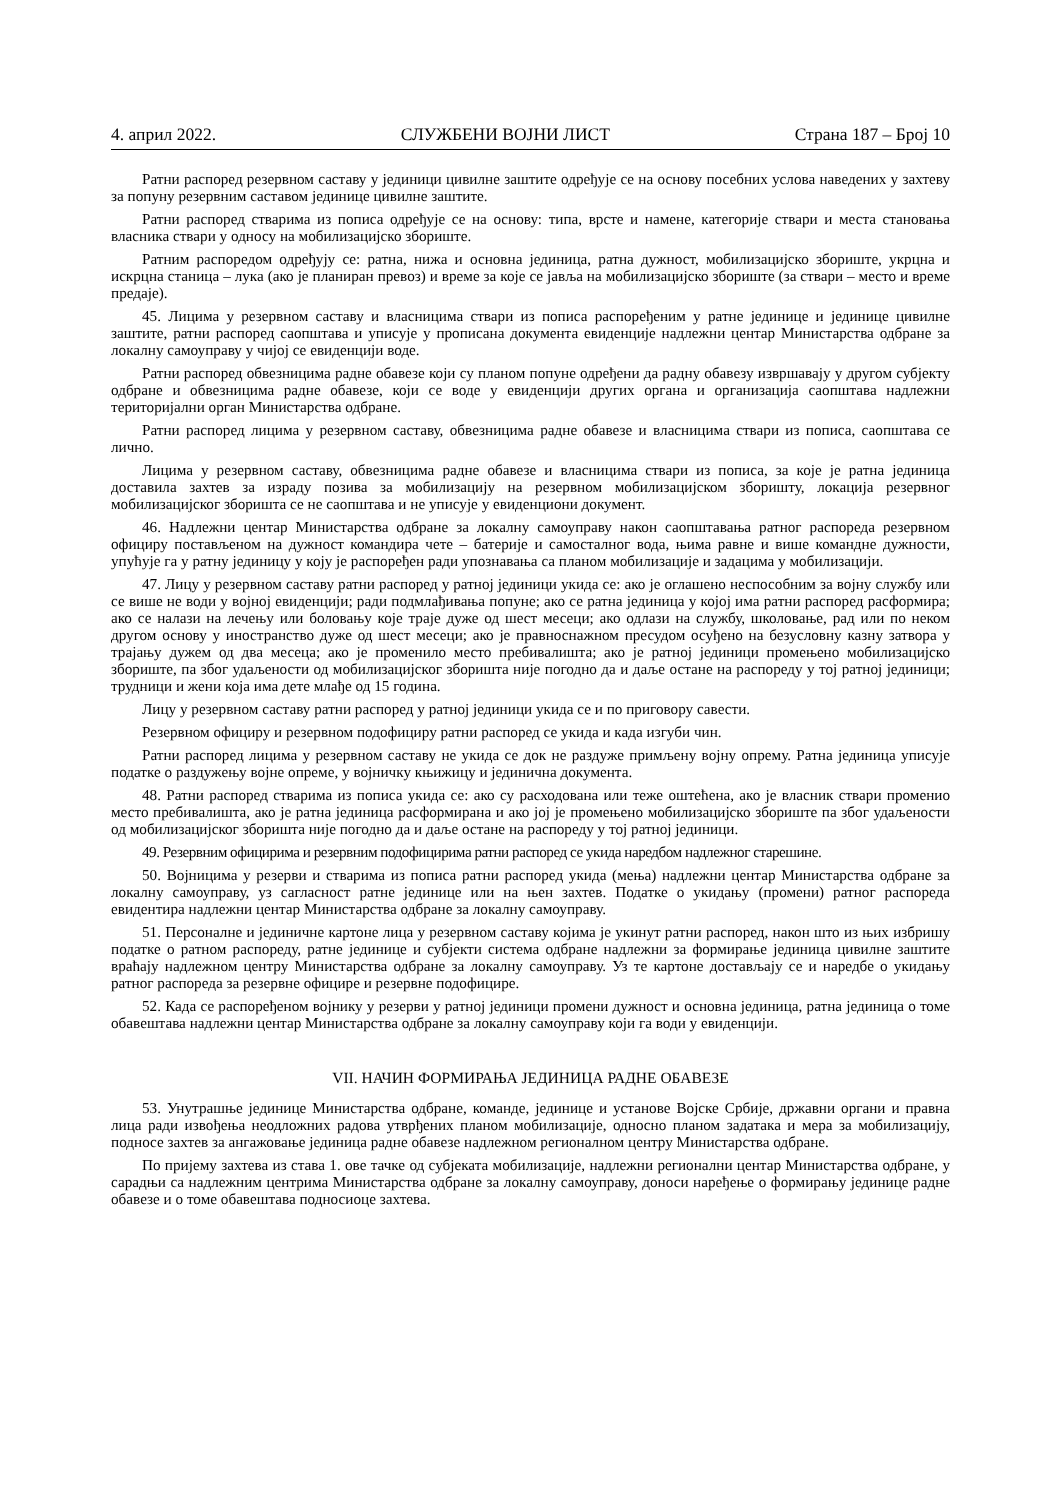4. април 2022. СЛУЖБЕНИ ВОЈНИ ЛИСТ Страна 187 – Број 10
Ратни распоред резервном саставу у јединици цивилне заштите одређује се на основу посебних услова наведених у захтеву за попуну резервним саставом јединице цивилне заштите.
Ратни распоред стварима из пописа одређује се на основу: типа, врсте и намене, категорије ствари и места становања власника ствари у односу на мобилизацијско збориште.
Ратним распоредом одређују се: ратна, нижа и основна јединица, ратна дужност, мобилизацијско збориште, укрцна и искрцна станица – лука (ако је планиран превоз) и време за које се јавља на мобилизацијско збориште (за ствари – место и време предаје).
45. Лицима у резервном саставу и власницима ствари из пописа распоређеним у ратне јединице и јединице цивилне заштите, ратни распоред саопштава и уписује у прописана документа евиденције надлежни центар Министарства одбране за локалну самоуправу у чијој се евиденцији воде.
Ратни распоред обвезницима радне обавезе који су планом попуне одређени да радну обавезу извршавају у другом субјекту одбране и обвезницима радне обавезе, који се воде у евиденцији других органа и организација саопштава надлежни територијални орган Министарства одбране.
Ратни распоред лицима у резервном саставу, обвезницима радне обавезе и власницима ствари из пописа, саопштава се лично.
Лицима у резервном саставу, обвезницима радне обавезе и власницима ствари из пописа, за које је ратна јединица доставила захтев за израду позива за мобилизацију на резервном мобилизацијском зборишту, локација резервног мобилизацијског зборишта се не саопштава и не уписује у евиденциони документ.
46. Надлежни центар Министарства одбране за локалну самоуправу након саопштавања ратног распореда резервном официру постављеном на дужност командира чете – батерије и самосталног вода, њима равне и више командне дужности, упућује га у ратну јединицу у коју је распоређен ради упознавања са планом мобилизације и задацима у мобилизацији.
47. Лицу у резервном саставу ратни распоред у ратној јединици укида се: ако је оглашено неспособним за војну службу или се више не води у војној евиденцији; ради подмлађивања попуне; ако се ратна јединица у којој има ратни распоред расформира; ако се налази на лечењу или боловању које траје дуже од шест месеци; ако одлази на службу, школовање, рад или по неком другом основу у иностранство дуже од шест месеци; ако је правноснажном пресудом осуђено на безусловну казну затвора у трајању дужем од два месеца; ако је променило место пребивалишта; ако је ратној јединици промењено мобилизацијско збориште, па због удаљености од мобилизацијског зборишта није погодно да и даље остане на распореду у тој ратној јединици; трудници и жени која има дете млађе од 15 година.
Лицу у резервном саставу ратни распоред у ратној јединици укида се и по приговору савести.
Резервном официру и резервном подофициру ратни распоред се укида и када изгуби чин.
Ратни распоред лицима у резервном саставу не укида се док не раздуже примљену војну опрему. Ратна јединица уписује податке о раздужењу војне опреме, у војничку књижицу и јединична документа.
48. Ратни распоред стварима из пописа укида се: ако су расходована или теже оштећена, ако је власник ствари променио место пребивалишта, ако је ратна јединица расформирана и ако јој је промењено мобилизацијско збориште па због удаљености од мобилизацијског зборишта није погодно да и даље остане на распореду у тој ратној јединици.
49. Резервним официрима и резервним подофицирима ратни распоред се укида наредбом надлежног старешине.
50. Војницима у резерви и стварима из пописа ратни распоред укида (мења) надлежни центар Министарства одбране за локалну самоуправу, уз сагласност ратне јединице или на њен захтев. Податке о укидању (промени) ратног распореда евидентира надлежни центар Министарства одбране за локалну самоуправу.
51. Персоналне и јединичне картоне лица у резервном саставу којима је укинут ратни распоред, након што из њих избришу податке о ратном распореду, ратне јединице и субјекти система одбране надлежни за формирање јединица цивилне заштите враћају надлежном центру Министарства одбране за локалну самоуправу. Уз те картоне достављају се и наредбе о укидању ратног распореда за резервне официре и резервне подофицире.
52. Када се распоређеном војнику у резерви у ратној јединици промени дужност и основна јединица, ратна јединица о томе обавештава надлежни центар Министарства одбране за локалну самоуправу који га води у евиденцији.
VII. НАЧИН ФОРМИРАЊА ЈЕДИНИЦА РАДНЕ ОБАВЕЗЕ
53. Унутрашње јединице Министарства одбране, команде, јединице и установе Војске Србије, државни органи и правна лица ради извођења неодложних радова утврђених планом мобилизације, односно планом задатака и мера за мобилизацију, подносе захтев за ангажовање јединица радне обавезе надлежном регионалном центру Министарства одбране.
По пријему захтева из става 1. ове тачке од субјеката мобилизације, надлежни регионални центар Министарства одбране, у сарадњи са надлежним центрима Министарства одбране за локалну самоуправу, доноси наређење о формирању јединице радне обавезе и о томе обавештава подносиоце захтева.